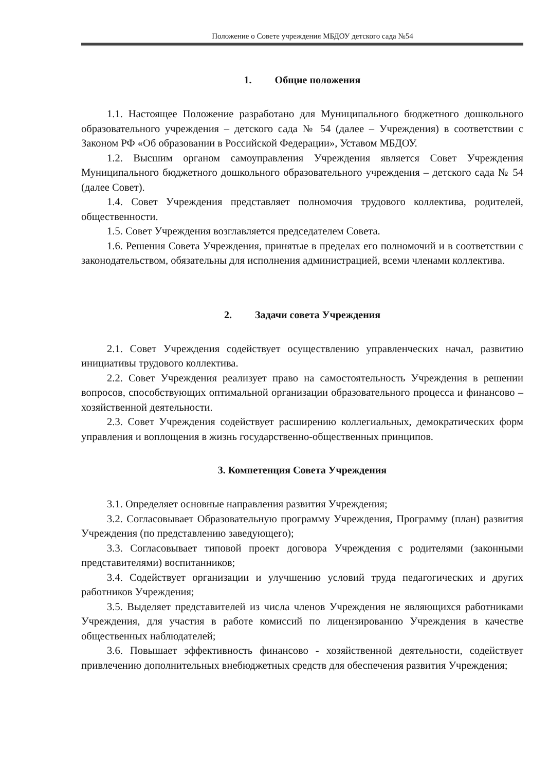Положение о Совете учреждения МБДОУ детского сада №54
1. Общие положения
1.1. Настоящее Положение разработано для Муниципального бюджетного дошкольного образовательного учреждения – детского сада № 54 (далее – Учреждения) в соответствии с Законом РФ «Об образовании в Российской Федерации», Уставом МБДОУ.
1.2. Высшим органом самоуправления Учреждения является Совет Учреждения Муниципального бюджетного дошкольного образовательного учреждения – детского сада № 54 (далее Совет).
1.4. Совет Учреждения представляет полномочия трудового коллектива, родителей, общественности.
1.5. Совет Учреждения возглавляется председателем Совета.
1.6. Решения Совета Учреждения, принятые в пределах его полномочий и в соответствии с законодательством, обязательны для исполнения администрацией, всеми членами коллектива.
2. Задачи совета Учреждения
2.1. Совет Учреждения содействует осуществлению управленческих начал, развитию инициативы трудового коллектива.
2.2. Совет Учреждения реализует право на самостоятельность Учреждения в решении вопросов, способствующих оптимальной организации образовательного процесса и финансово – хозяйственной деятельности.
2.3. Совет Учреждения содействует расширению коллегиальных, демократических форм управления и воплощения в жизнь государственно-общественных принципов.
3. Компетенция Совета Учреждения
3.1. Определяет основные направления развития Учреждения;
3.2. Согласовывает Образовательную программу Учреждения, Программу (план) развития Учреждения (по представлению заведующего);
3.3. Согласовывает типовой проект договора Учреждения с родителями (законными представителями) воспитанников;
3.4. Содействует организации и улучшению условий труда педагогических и других работников Учреждения;
3.5. Выделяет представителей из числа членов Учреждения не являющихся работниками Учреждения, для участия в работе комиссий по лицензированию Учреждения в качестве общественных наблюдателей;
3.6. Повышает эффективность финансово - хозяйственной деятельности, содействует привлечению дополнительных внебюджетных средств для обеспечения развития Учреждения;